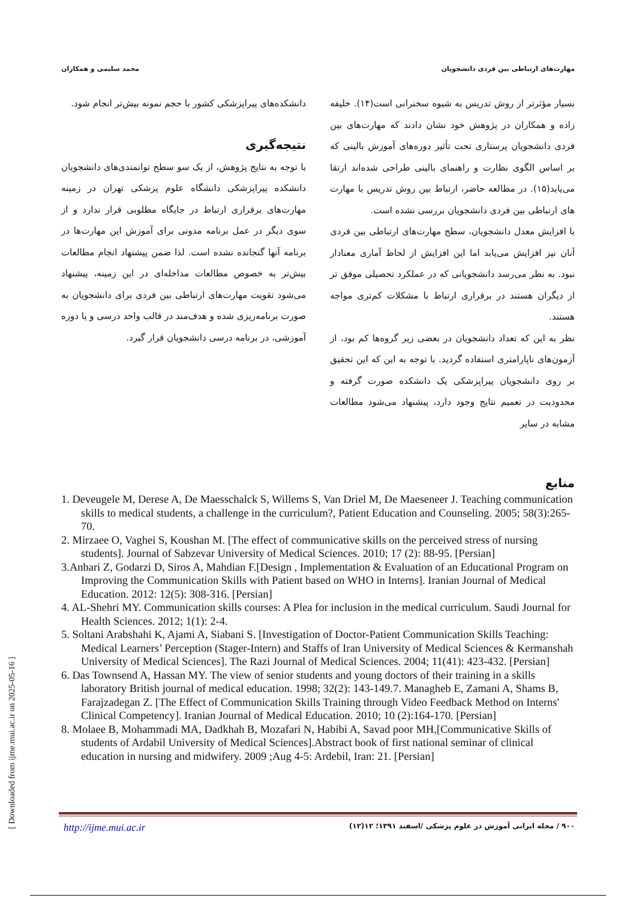مهارت‌های ارتباطی بین فردی دانشجویان محمد سلیمی و همکاران
بسیار مؤثرتر از روش تدریس به شیوه سخنرانی است(۱۴). خلیفه زاده و همکاران در پژوهش خود نشان دادند که مهارت‌های بین فردی دانشجویان پرستاری تحت تأثیر دوره‌های آموزش بالینی که بر اساس الگوی نظارت و راهنمای بالینی طراحی شده‌اند ارتقا می‌یابد(۱۵). در مطالعه حاضر، ارتباط بین روش تدریس با مهارت های ارتباطی بین فردی دانشجویان بررسی نشده است.
با افزایش معدل دانشجویان، سطح مهارت‌های ارتباطی بین فردی آنان نیز افزایش می‌یابد اما این افزایش از لحاظ آماری معنادار نبود. به نظر می‌رسد دانشجویانی که در عملکرد تحصیلی موفق تر از دیگران هستند در برقراری ارتباط با مشکلات کم‌تری مواجه هستند.
نظر به این که تعداد دانشجویان در بعضی زیر گروه‌ها کم بود، از آزمون‌های ناپارامتری استفاده گردید. با توجه به این که این تحقیق بر روی دانشجویان پیراپزشکی یک دانشکده صورت گرفته و محدودیت در تعمیم نتایج وجود دارد، پیشنهاد می‌شود مطالعات مشابه در سایر
دانشکده‌های پیراپزشکی کشور با حجم نمونه بیش‌تر انجام شود.
نتیجه‌گیری
با توجه به نتایج پژوهش، از یک سو سطح توانمندی‌های دانشجویان دانشکده پیراپزشکی دانشگاه علوم پزشکی تهران در زمینه مهارت‌های برقراری ارتباط در جایگاه مطلوبی قرار ندارد و از سوی دیگر در عمل برنامه مدونی برای آموزش این مهارت‌ها در برنامه آنها گنجانده نشده است. لذا ضمن پیشنهاد انجام مطالعات بیش‌تر به خصوص مطالعات مداخله‌ای در این زمینه، پیشنهاد می‌شود تقویت مهارت‌های ارتباطی بین فردی برای دانشجویان به صورت برنامه‌ریزی شده و هدف‌مند در قالب واحد درسی و یا دوره آموزشی، در برنامه درسی دانشجویان قرار گیرد.
منابع
1. Deveugele M, Derese A, De Maesschalck S, Willems S, Van Driel M, De Maeseneer J. Teaching communication skills to medical students, a challenge in the curriculum?, Patient Education and Counseling. 2005; 58(3):265-70.
2. Mirzaee O, Vaghei S, Koushan M. [The effect of communicative skills on the perceived stress of nursing students]. Journal of Sabzevar University of Medical Sciences. 2010; 17 (2): 88-95. [Persian]
3.Anbari Z, Godarzi D, Siros A, Mahdian F.[Design , Implementation & Evaluation of an Educational Program on Improving the Communication Skills with Patient based on WHO in Interns]. Iranian Journal of Medical Education. 2012: 12(5): 308-316. [Persian]
4. AL-Shehri MY. Communication skills courses: A Plea for inclusion in the medical curriculum. Saudi Journal for Health Sciences. 2012; 1(1): 2-4.
5. Soltani Arabshahi K, Ajami A, Siabani S. [Investigation of Doctor-Patient Communication Skills Teaching: Medical Learners’ Perception (Stager-Intern) and Staffs of Iran University of Medical Sciences & Kermanshah University of Medical Sciences]. The Razi Journal of Medical Sciences. 2004; 11(41): 423-432. [Persian]
6. Das Townsend A, Hassan MY. The view of senior students and young doctors of their training in a skills laboratory British journal of medical education. 1998; 32(2): 143-149.7. Managheb E, Zamani A, Shams B, Farajzadegan Z. [The Effect of Communication Skills Training through Video Feedback Method on Interns' Clinical Competency]. Iranian Journal of Medical Education. 2010; 10 (2):164-170. [Persian]
8. Molaee B, Mohammadi MA, Dadkhah B, Mozafari N, Habibi A, Savad poor MH,[Communicative Skills of students of Ardabil University of Medical Sciences].Abstract book of first national seminar of clinical education in nursing and midwifery. 2009 ;Aug 4-5: Ardebil, Iran: 21. [Persian]
http://ijme.mui.ac.ir ۹۰۰ / مجله ایرانی آموزش در علوم پزشکی /اسفند ۱۳۹۱؛ ۱۲(۱۲)
[ Downloaded from ijme.mui.ac.ir on 2025-05-16 ]